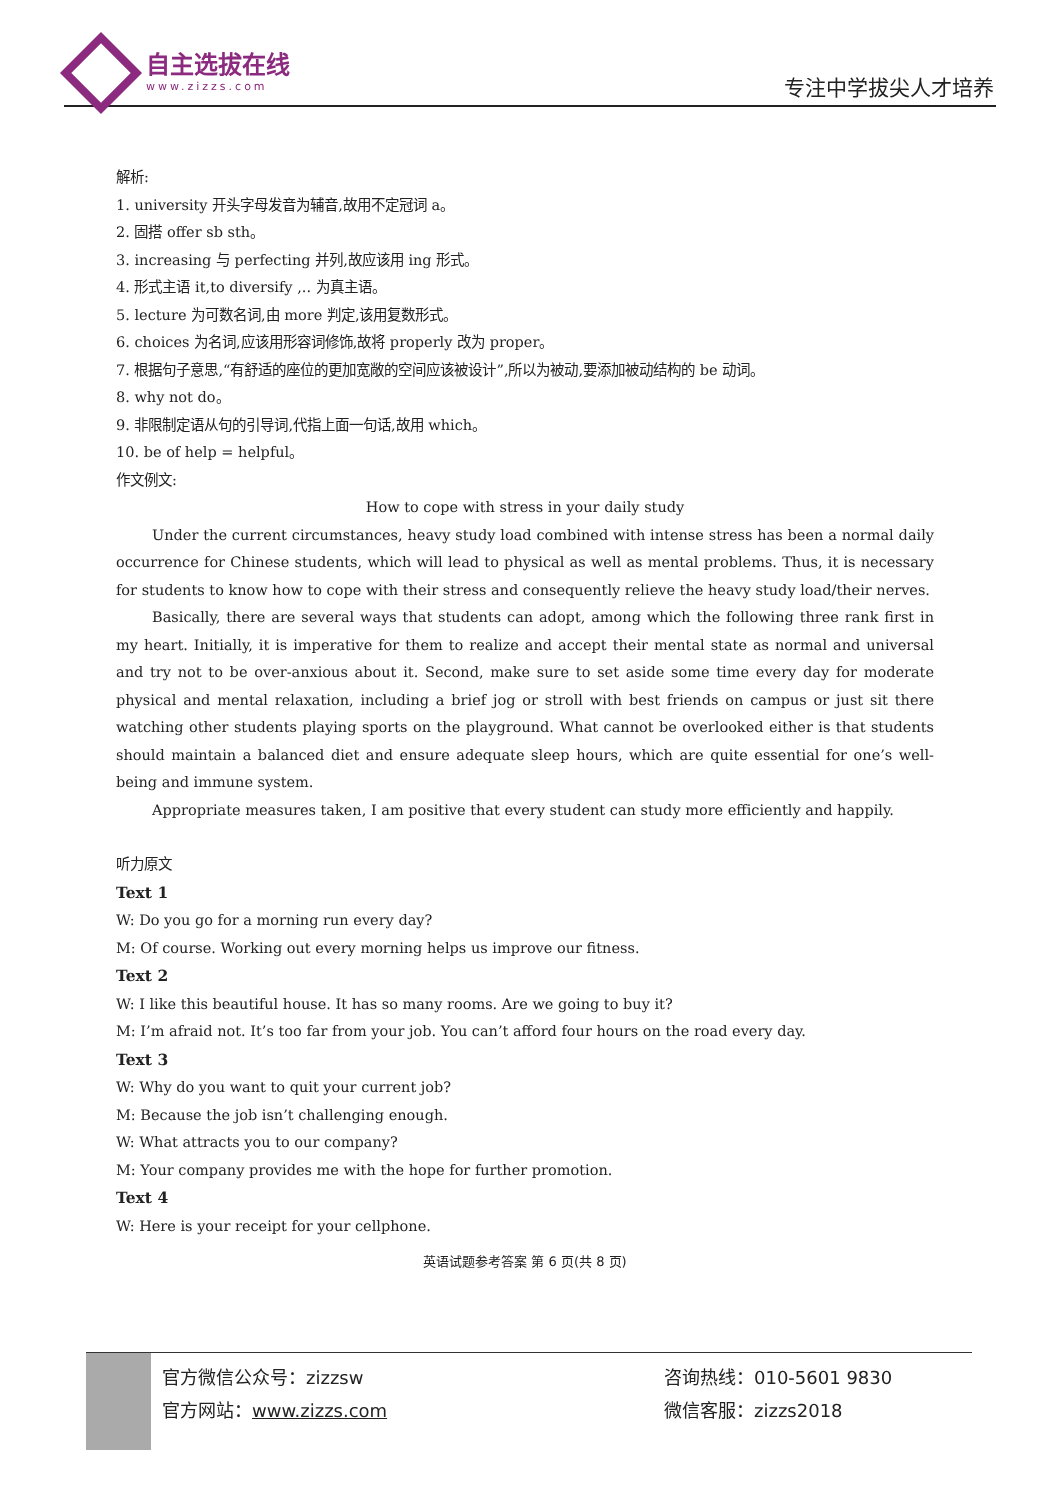自主选拔在线
www.zizzs.com
专注中学拔尖人才培养
解析:
1. university 开头字母发音为辅音,故用不定冠词 a。
2. 固搭 offer sb sth。
3. increasing 与 perfecting 并列,故应该用 ing 形式。
4. 形式主语 it,to diversify ,.. 为真主语。
5. lecture 为可数名词,由 more 判定,该用复数形式。
6. choices 为名词,应该用形容词修饰,故将 properly 改为 proper。
7. 根据句子意思,“有舒适的座位的更加宽敞的空间应该被设计”,所以为被动,要添加被动结构的 be 动词。
8. why not do。
9. 非限制定语从句的引导词,代指上面一句话,故用 which。
10. be of help = helpful。
作文例文:
How to cope with stress in your daily study
Under the current circumstances, heavy study load combined with intense stress has been a normal daily occurrence for Chinese students, which will lead to physical as well as mental problems. Thus, it is necessary for students to know how to cope with their stress and consequently relieve the heavy study load/their nerves.
Basically, there are several ways that students can adopt, among which the following three rank first in my heart. Initially, it is imperative for them to realize and accept their mental state as normal and universal and try not to be over-anxious about it. Second, make sure to set aside some time every day for moderate physical and mental relaxation, including a brief jog or stroll with best friends on campus or just sit there watching other students playing sports on the playground. What cannot be overlooked either is that students should maintain a balanced diet and ensure adequate sleep hours, which are quite essential for one’s well-being and immune system.
Appropriate measures taken, I am positive that every student can study more efficiently and happily.
听力原文
Text 1
W: Do you go for a morning run every day?
M: Of course. Working out every morning helps us improve our fitness.
Text 2
W: I like this beautiful house. It has so many rooms. Are we going to buy it?
M: I’m afraid not. It’s too far from your job. You can’t afford four hours on the road every day.
Text 3
W: Why do you want to quit your current job?
M: Because the job isn’t challenging enough.
W: What attracts you to our company?
M: Your company provides me with the hope for further promotion.
Text 4
W: Here is your receipt for your cellphone.
英语试题参考答案 第 6 页(共 8 页)
官方微信公众号：zizzsw
官方网站：www.zizzs.com
咨询热线：010-5601 9830
微信客服：zizzs2018